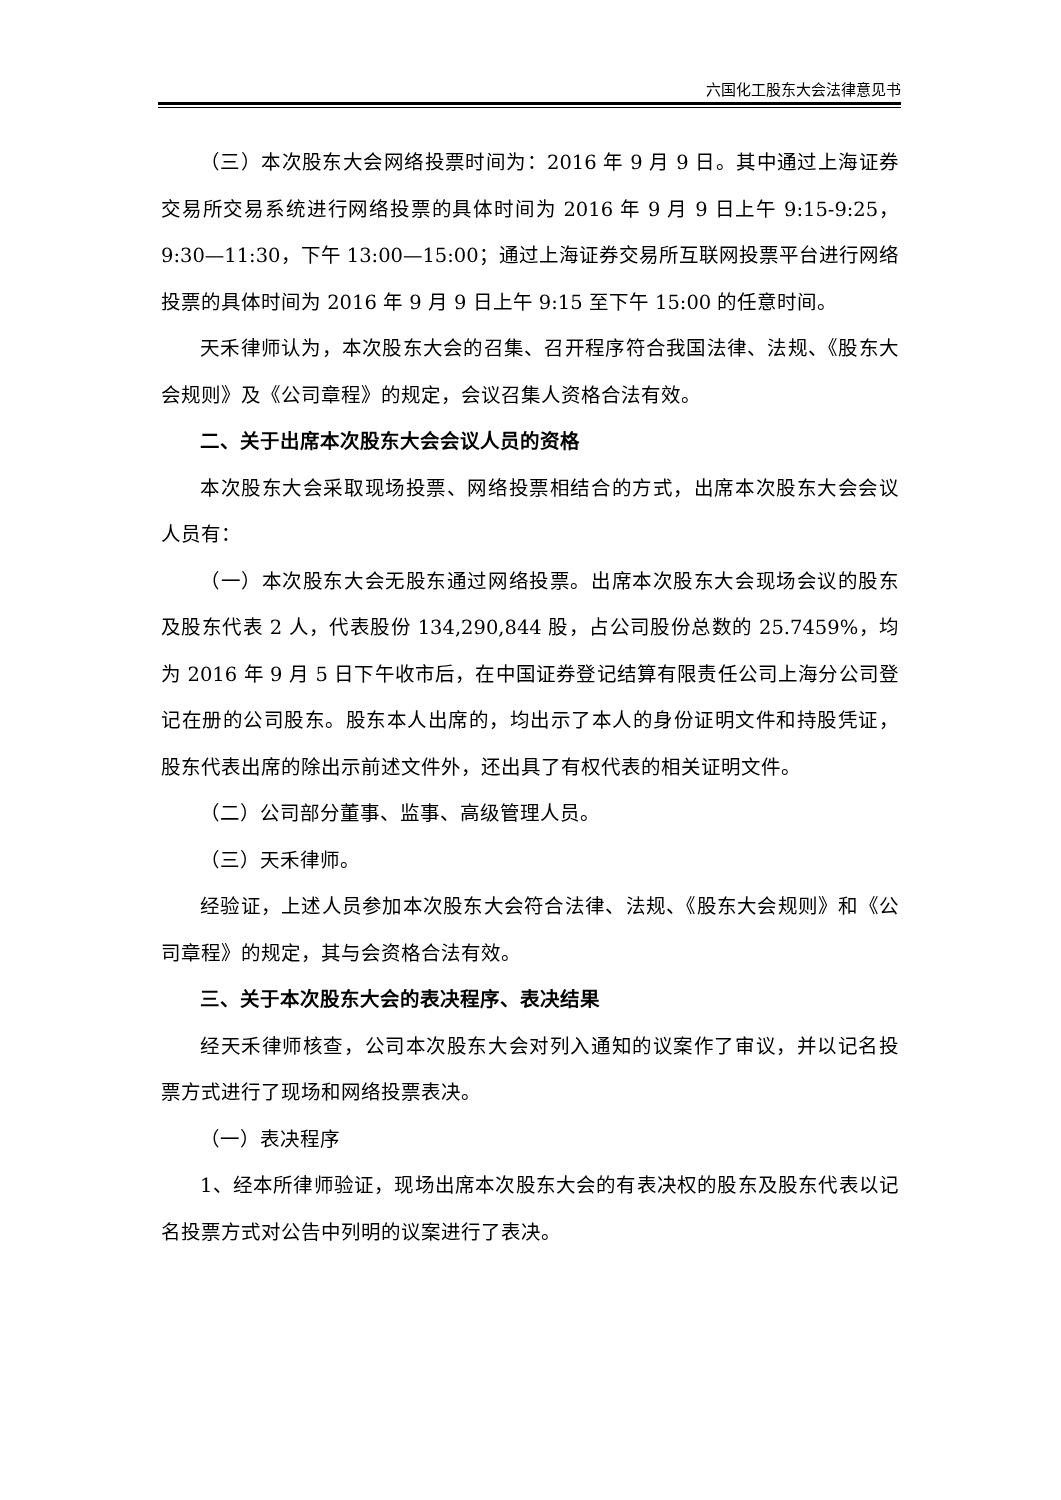六国化工股东大会法律意见书
（三）本次股东大会网络投票时间为：2016 年 9 月 9 日。其中通过上海证券交易所交易系统进行网络投票的具体时间为 2016 年 9 月 9 日上午 9:15-9:25，9:30—11:30，下午 13:00—15:00；通过上海证券交易所互联网投票平台进行网络投票的具体时间为 2016 年 9 月 9 日上午 9:15 至下午 15:00 的任意时间。
天禾律师认为，本次股东大会的召集、召开程序符合我国法律、法规、《股东大会规则》及《公司章程》的规定，会议召集人资格合法有效。
二、关于出席本次股东大会会议人员的资格
本次股东大会采取现场投票、网络投票相结合的方式，出席本次股东大会会议人员有：
（一）本次股东大会无股东通过网络投票。出席本次股东大会现场会议的股东及股东代表 2 人，代表股份 134,290,844 股，占公司股份总数的 25.7459%，均为 2016 年 9 月 5 日下午收市后，在中国证券登记结算有限责任公司上海分公司登记在册的公司股东。股东本人出席的，均出示了本人的身份证明文件和持股凭证，股东代表出席的除出示前述文件外，还出具了有权代表的相关证明文件。
（二）公司部分董事、监事、高级管理人员。
（三）天禾律师。
经验证，上述人员参加本次股东大会符合法律、法规、《股东大会规则》和《公司章程》的规定，其与会资格合法有效。
三、关于本次股东大会的表决程序、表决结果
经天禾律师核查，公司本次股东大会对列入通知的议案作了审议，并以记名投票方式进行了现场和网络投票表决。
（一）表决程序
1、经本所律师验证，现场出席本次股东大会的有表决权的股东及股东代表以记名投票方式对公告中列明的议案进行了表决。